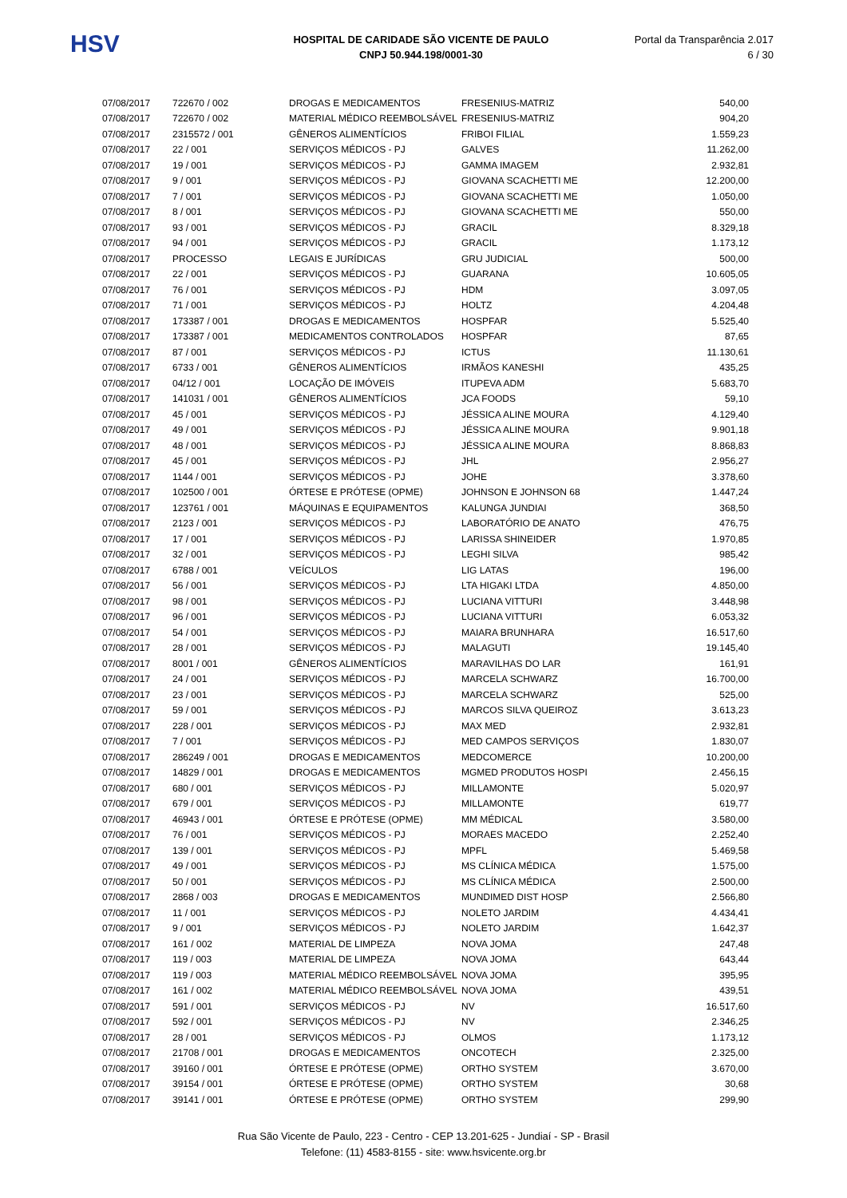HSV
HOSPITAL DE CARIDADE SÃO VICENTE DE PAULO
CNPJ 50.944.198/0001-30
Portal da Transparência 2.017
6 / 30
| 07/08/2017 | 722670 / 002 | DROGAS E MEDICAMENTOS | FRESENIUS-MATRIZ | 540,00 |
| 07/08/2017 | 722670 / 002 | MATERIAL MÉDICO REEMBOLSÁVEL | FRESENIUS-MATRIZ | 904,20 |
| 07/08/2017 | 2315572 / 001 | GÊNEROS ALIMENTÍCIOS | FRIBOI FILIAL | 1.559,23 |
| 07/08/2017 | 22 / 001 | SERVIÇOS MÉDICOS - PJ | GALVES | 11.262,00 |
| 07/08/2017 | 19 / 001 | SERVIÇOS MÉDICOS - PJ | GAMMA IMAGEM | 2.932,81 |
| 07/08/2017 | 9 / 001 | SERVIÇOS MÉDICOS - PJ | GIOVANA SCACHETTI ME | 12.200,00 |
| 07/08/2017 | 7 / 001 | SERVIÇOS MÉDICOS - PJ | GIOVANA SCACHETTI ME | 1.050,00 |
| 07/08/2017 | 8 / 001 | SERVIÇOS MÉDICOS - PJ | GIOVANA SCACHETTI ME | 550,00 |
| 07/08/2017 | 93 / 001 | SERVIÇOS MÉDICOS - PJ | GRACIL | 8.329,18 |
| 07/08/2017 | 94 / 001 | SERVIÇOS MÉDICOS - PJ | GRACIL | 1.173,12 |
| 07/08/2017 | PROCESSO | LEGAIS E JURÍDICAS | GRU JUDICIAL | 500,00 |
| 07/08/2017 | 22 / 001 | SERVIÇOS MÉDICOS - PJ | GUARANA | 10.605,05 |
| 07/08/2017 | 76 / 001 | SERVIÇOS MÉDICOS - PJ | HDM | 3.097,05 |
| 07/08/2017 | 71 / 001 | SERVIÇOS MÉDICOS - PJ | HOLTZ | 4.204,48 |
| 07/08/2017 | 173387 / 001 | DROGAS E MEDICAMENTOS | HOSPFAR | 5.525,40 |
| 07/08/2017 | 173387 / 001 | MEDICAMENTOS CONTROLADOS | HOSPFAR | 87,65 |
| 07/08/2017 | 87 / 001 | SERVIÇOS MÉDICOS - PJ | ICTUS | 11.130,61 |
| 07/08/2017 | 6733 / 001 | GÊNEROS ALIMENTÍCIOS | IRMÃOS KANESHI | 435,25 |
| 07/08/2017 | 04/12 / 001 | LOCAÇÃO DE IMÓVEIS | ITUPEVA ADM | 5.683,70 |
| 07/08/2017 | 141031 / 001 | GÊNEROS ALIMENTÍCIOS | JCA FOODS | 59,10 |
| 07/08/2017 | 45 / 001 | SERVIÇOS MÉDICOS - PJ | JÉSSICA ALINE MOURA | 4.129,40 |
| 07/08/2017 | 49 / 001 | SERVIÇOS MÉDICOS - PJ | JÉSSICA ALINE MOURA | 9.901,18 |
| 07/08/2017 | 48 / 001 | SERVIÇOS MÉDICOS - PJ | JÉSSICA ALINE MOURA | 8.868,83 |
| 07/08/2017 | 45 / 001 | SERVIÇOS MÉDICOS - PJ | JHL | 2.956,27 |
| 07/08/2017 | 1144 / 001 | SERVIÇOS MÉDICOS - PJ | JOHE | 3.378,60 |
| 07/08/2017 | 102500 / 001 | ÓRTESE E PRÓTESE (OPME) | JOHNSON E JOHNSON 68 | 1.447,24 |
| 07/08/2017 | 123761 / 001 | MÁQUINAS E EQUIPAMENTOS | KALUNGA JUNDIAI | 368,50 |
| 07/08/2017 | 2123 / 001 | SERVIÇOS MÉDICOS - PJ | LABORATÓRIO DE ANATO | 476,75 |
| 07/08/2017 | 17 / 001 | SERVIÇOS MÉDICOS - PJ | LARISSA SHINEIDER | 1.970,85 |
| 07/08/2017 | 32 / 001 | SERVIÇOS MÉDICOS - PJ | LEGHI SILVA | 985,42 |
| 07/08/2017 | 6788 / 001 | VEÍCULOS | LIG LATAS | 196,00 |
| 07/08/2017 | 56 / 001 | SERVIÇOS MÉDICOS - PJ | LTA HIGAKI LTDA | 4.850,00 |
| 07/08/2017 | 98 / 001 | SERVIÇOS MÉDICOS - PJ | LUCIANA VITTURI | 3.448,98 |
| 07/08/2017 | 96 / 001 | SERVIÇOS MÉDICOS - PJ | LUCIANA VITTURI | 6.053,32 |
| 07/08/2017 | 54 / 001 | SERVIÇOS MÉDICOS - PJ | MAIARA BRUNHARA | 16.517,60 |
| 07/08/2017 | 28 / 001 | SERVIÇOS MÉDICOS - PJ | MALAGUTI | 19.145,40 |
| 07/08/2017 | 8001 / 001 | GÊNEROS ALIMENTÍCIOS | MARAVILHAS DO LAR | 161,91 |
| 07/08/2017 | 24 / 001 | SERVIÇOS MÉDICOS - PJ | MARCELA SCHWARZ | 16.700,00 |
| 07/08/2017 | 23 / 001 | SERVIÇOS MÉDICOS - PJ | MARCELA SCHWARZ | 525,00 |
| 07/08/2017 | 59 / 001 | SERVIÇOS MÉDICOS - PJ | MARCOS SILVA QUEIROZ | 3.613,23 |
| 07/08/2017 | 228 / 001 | SERVIÇOS MÉDICOS - PJ | MAX MED | 2.932,81 |
| 07/08/2017 | 7 / 001 | SERVIÇOS MÉDICOS - PJ | MED CAMPOS SERVIÇOS | 1.830,07 |
| 07/08/2017 | 286249 / 001 | DROGAS E MEDICAMENTOS | MEDCOMERCE | 10.200,00 |
| 07/08/2017 | 14829 / 001 | DROGAS E MEDICAMENTOS | MGMED PRODUTOS HOSPI | 2.456,15 |
| 07/08/2017 | 680 / 001 | SERVIÇOS MÉDICOS - PJ | MILLAMONTE | 5.020,97 |
| 07/08/2017 | 679 / 001 | SERVIÇOS MÉDICOS - PJ | MILLAMONTE | 619,77 |
| 07/08/2017 | 46943 / 001 | ÓRTESE E PRÓTESE (OPME) | MM MÉDICAL | 3.580,00 |
| 07/08/2017 | 76 / 001 | SERVIÇOS MÉDICOS - PJ | MORAES MACEDO | 2.252,40 |
| 07/08/2017 | 139 / 001 | SERVIÇOS MÉDICOS - PJ | MPFL | 5.469,58 |
| 07/08/2017 | 49 / 001 | SERVIÇOS MÉDICOS - PJ | MS CLÍNICA MÉDICA | 1.575,00 |
| 07/08/2017 | 50 / 001 | SERVIÇOS MÉDICOS - PJ | MS CLÍNICA MÉDICA | 2.500,00 |
| 07/08/2017 | 2868 / 003 | DROGAS E MEDICAMENTOS | MUNDIMED DIST HOSP | 2.566,80 |
| 07/08/2017 | 11 / 001 | SERVIÇOS MÉDICOS - PJ | NOLETO JARDIM | 4.434,41 |
| 07/08/2017 | 9 / 001 | SERVIÇOS MÉDICOS - PJ | NOLETO JARDIM | 1.642,37 |
| 07/08/2017 | 161 / 002 | MATERIAL DE LIMPEZA | NOVA JOMA | 247,48 |
| 07/08/2017 | 119 / 003 | MATERIAL DE LIMPEZA | NOVA JOMA | 643,44 |
| 07/08/2017 | 119 / 003 | MATERIAL MÉDICO REEMBOLSÁVEL | NOVA JOMA | 395,95 |
| 07/08/2017 | 161 / 002 | MATERIAL MÉDICO REEMBOLSÁVEL | NOVA JOMA | 439,51 |
| 07/08/2017 | 591 / 001 | SERVIÇOS MÉDICOS - PJ | NV | 16.517,60 |
| 07/08/2017 | 592 / 001 | SERVIÇOS MÉDICOS - PJ | NV | 2.346,25 |
| 07/08/2017 | 28 / 001 | SERVIÇOS MÉDICOS - PJ | OLMOS | 1.173,12 |
| 07/08/2017 | 21708 / 001 | DROGAS E MEDICAMENTOS | ONCOTECH | 2.325,00 |
| 07/08/2017 | 39160 / 001 | ÓRTESE E PRÓTESE (OPME) | ORTHO SYSTEM | 3.670,00 |
| 07/08/2017 | 39154 / 001 | ÓRTESE E PRÓTESE (OPME) | ORTHO SYSTEM | 30,68 |
| 07/08/2017 | 39141 / 001 | ÓRTESE E PRÓTESE (OPME) | ORTHO SYSTEM | 299,90 |
Rua São Vicente de Paulo, 223 - Centro - CEP 13.201-625 - Jundiaí - SP - Brasil
Telefone: (11) 4583-8155 - site: www.hsvicente.org.br